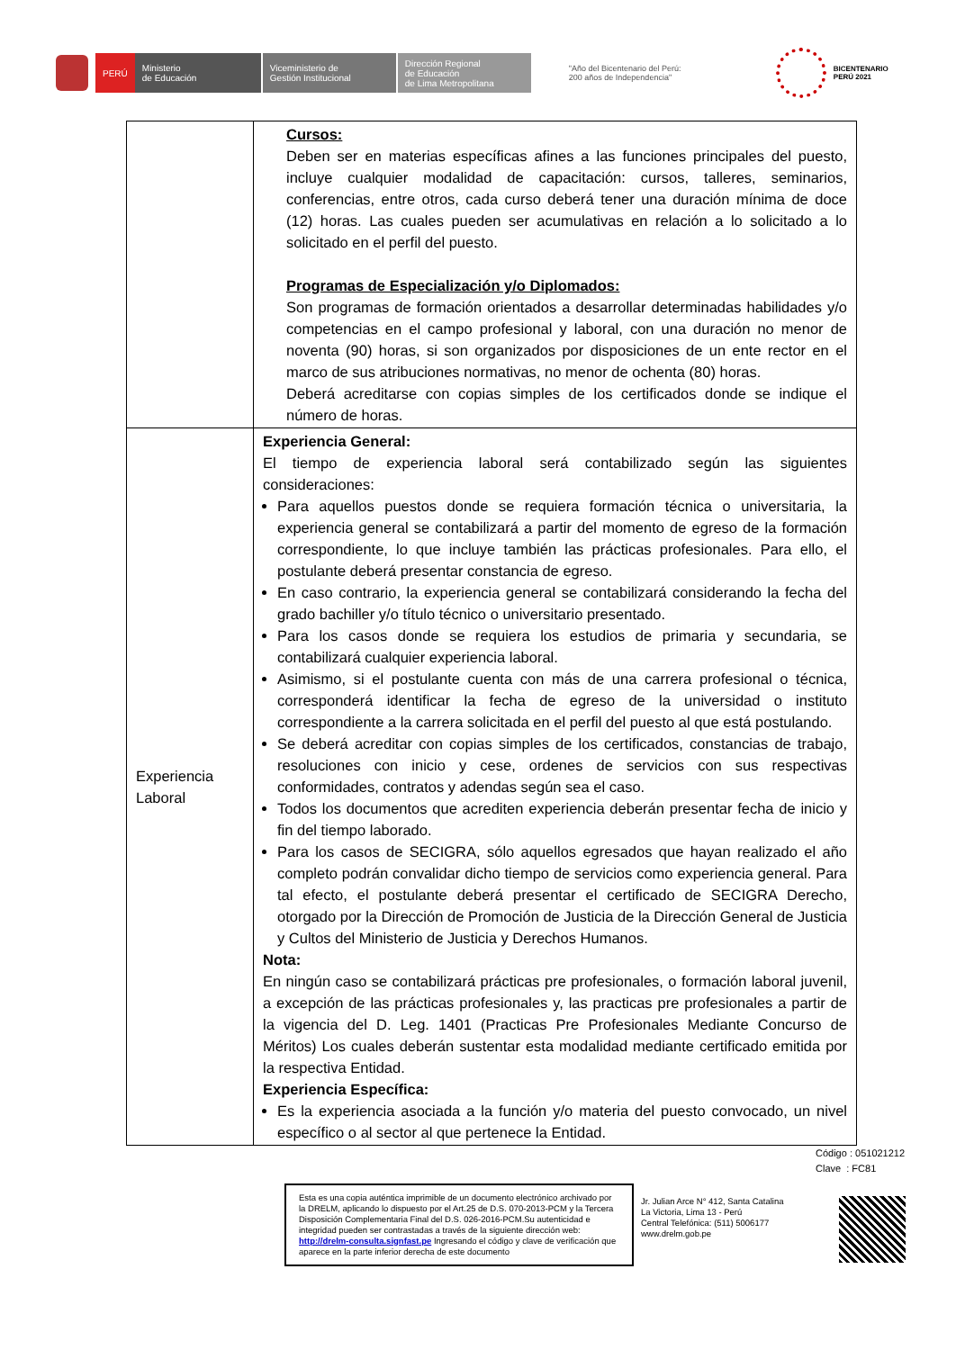PERÚ
Ministerio
de Educación
Viceministerio de
Gestión Institucional
Dirección Regional
de Educación
de Lima Metropolitana
"Año del Bicentenario del Perú:
200 años de Independencia"
BICENTENARIO
PERÚ 2021
| | Cursos: Deben ser en materias específicas afines a las funciones principales del puesto, incluye cualquier modalidad de capacitación: cursos, talleres, seminarios, conferencias, entre otros, cada curso deberá tener una duración mínima de doce (12) horas. Las cuales pueden ser acumulativas en relación a lo solicitado a lo solicitado en el perfil del puesto. Programas de Especialización y/o Diplomados: Son programas de formación orientados a desarrollar determinadas habilidades y/o competencias en el campo profesional y laboral, con una duración no menor de noventa (90) horas, si son organizados por disposiciones de un ente rector en el marco de sus atribuciones normativas, no menor de ochenta (80) horas. Deberá acreditarse con copias simples de los certificados donde se indique el número de horas. |
| Experiencia Laboral | Experiencia General: El tiempo de experiencia laboral será contabilizado según las siguientes consideraciones: Para aquellos puestos donde se requiera formación técnica o universitaria, la experiencia general se contabilizará a partir del momento de egreso de la formación correspondiente, lo que incluye también las prácticas profesionales. Para ello, el postulante deberá presentar constancia de egreso. En caso contrario, la experiencia general se contabilizará considerando la fecha del grado bachiller y/o título técnico o universitario presentado. Para los casos donde se requiera los estudios de primaria y secundaria, se contabilizará cualquier experiencia laboral. Asimismo, si el postulante cuenta con más de una carrera profesional o técnica, corresponderá identificar la fecha de egreso de la universidad o instituto correspondiente a la carrera solicitada en el perfil del puesto al que está postulando. Se deberá acreditar con copias simples de los certificados, constancias de trabajo, resoluciones con inicio y cese, ordenes de servicios con sus respectivas conformidades, contratos y adendas según sea el caso. Todos los documentos que acrediten experiencia deberán presentar fecha de inicio y fin del tiempo laborado. Para los casos de SECIGRA, sólo aquellos egresados que hayan realizado el año completo podrán convalidar dicho tiempo de servicios como experiencia general. Para tal efecto, el postulante deberá presentar el certificado de SECIGRA Derecho, otorgado por la Dirección de Promoción de Justicia de la Dirección General de Justicia y Cultos del Ministerio de Justicia y Derechos Humanos. Nota: En ningún caso se contabilizará prácticas pre profesionales, o formación laboral juvenil, a excepción de las prácticas profesionales y, las practicas pre profesionales a partir de la vigencia del D. Leg. 1401 (Practicas Pre Profesionales Mediante Concurso de Méritos) Los cuales deberán sustentar esta modalidad mediante certificado emitida por la respectiva Entidad. Experiencia Específica: Es la experiencia asociada a la función y/o materia del puesto convocado, un nivel específico o al sector al que pertenece la Entidad. |
Código : 051021212
Clave : FC81
Esta es una copia auténtica imprimible de un documento electrónico archivado por la DRELM, aplicando lo dispuesto por el Art.25 de D.S. 070-2013-PCM y la Tercera Disposición Complementaria Final del D.S. 026-2016-PCM.Su autenticidad e integridad pueden ser contrastadas a través de la siguiente dirección web: http://drelm-consulta.signfast.pe Ingresando el código y clave de verificación que aparece en la parte inferior derecha de este documento
Jr. Julian Arce N° 412, Santa Catalina
La Victoria, Lima 13 - Perú
Central Telefónica: (511) 5006177
www.drelm.gob.pe